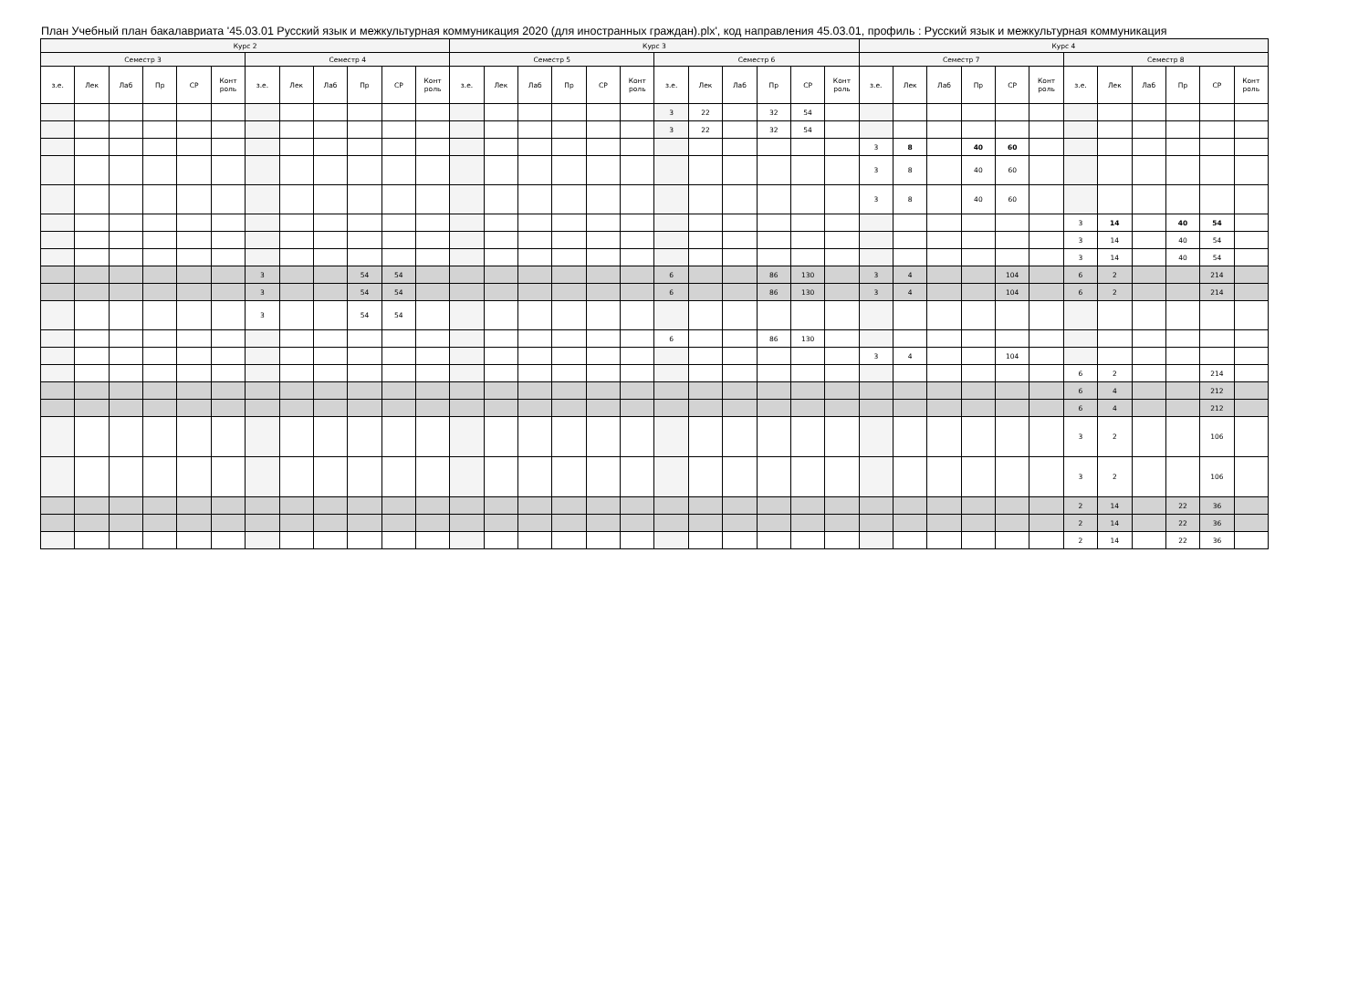План Учебный план бакалавриата '45.03.01 Русский язык и межкультурная коммуникация 2020 (для иностранных граждан).plx', код направления 45.03.01, профиль : Русский язык и межкультурная коммуникация
| Курс 2 | | | | | | | | | | | | Курс 3 | | | | | | | | | | | | Курс 4 | | | | | | | | | | | |
| --- | --- | --- | --- | --- | --- | --- | --- | --- | --- | --- | --- | --- | --- | --- | --- | --- | --- | --- | --- | --- | --- | --- | --- | --- | --- | --- | --- | --- | --- | --- | --- | --- | --- | --- | --- |
| Семестр 3 | | | | | | Семестр 4 | | | | | | Семестр 5 | | | | | | Семестр 6 | | | | | | Семестр 7 | | | | | | Семестр 8 | | | | | |
| з.е. | Лек | Лаб | Пр | СР | Конт роль | з.е. | Лек | Лаб | Пр | СР | Конт роль | з.е. | Лек | Лаб | Пр | СР | Конт роль | з.е. | Лек | Лаб | Пр | СР | Конт роль | з.е. | Лек | Лаб | Пр | СР | Конт роль | з.е. | Лек | Лаб | Пр | СР | Конт роль |
| | | | | | | | | | | | | | | | | | | 3 | 22 | | 32 | 54 | | | | | | | | | | | | | |
| | | | | | | | | | | | | | | | | | | 3 | 22 | | 32 | 54 | | | | | | | | | | | | | |
| | | | | | | | | | | | | | | | | | | | | | | | | 3 | 8 | | 40 | 60 | | | | | | | |
| | | | | | | | | | | | | | | | | | | | | | | | | 3 | 8 | | 40 | 60 | | | | | | | |
| | | | | | | | | | | | | | | | | | | | | | | | | 3 | 8 | | 40 | 60 | | | | | | | |
| | | | | | | | | | | | | | | | | | | | | | | | | | | | | | | 3 | 14 | | 40 | 54 | |
| | | | | | | | | | | | | | | | | | | | | | | | | | | | | | | 3 | 14 | | 40 | 54 | |
| | | | | | | | | | | | | | | | | | | | | | | | | | | | | | | 3 | 14 | | 40 | 54 | |
| | | | | | | 3 | | | 54 | 54 | | | | | | | | 6 | | | 86 | 130 | | 3 | 4 | | | 104 | | 6 | 2 | | | 214 | |
| | | | | | | 3 | | | 54 | 54 | | | | | | | | 6 | | | 86 | 130 | | 3 | 4 | | | 104 | | 6 | 2 | | | 214 | |
| | | | | | | 3 | | | 54 | 54 | | | | | | | | | | | | | | | | | | | | | | | | | |
| | | | | | | | | | | | | | | | | | | 6 | | | 86 | 130 | | | | | | | | | | | | | |
| | | | | | | | | | | | | | | | | | | | | | | | | 3 | 4 | | | 104 | | | | | | | |
| | | | | | | | | | | | | | | | | | | | | | | | | | | | | | | 6 | 2 | | | 214 | |
| | | | | | | | | | | | | | | | | | | | | | | | | | | | | | | 6 | 4 | | | 212 | |
| | | | | | | | | | | | | | | | | | | | | | | | | | | | | | | 6 | 4 | | | 212 | |
| | | | | | | | | | | | | | | | | | | | | | | | | | | | | | | 3 | 2 | | | 106 | |
| | | | | | | | | | | | | | | | | | | | | | | | | | | | | | | 3 | 2 | | | 106 | |
| | | | | | | | | | | | | | | | | | | | | | | | | | | | | | | 2 | 14 | | 22 | 36 | |
| | | | | | | | | | | | | | | | | | | | | | | | | | | | | | | 2 | 14 | | 22 | 36 | |
| | | | | | | | | | | | | | | | | | | | | | | | | | | | | | | 2 | 14 | | 22 | 36 | |